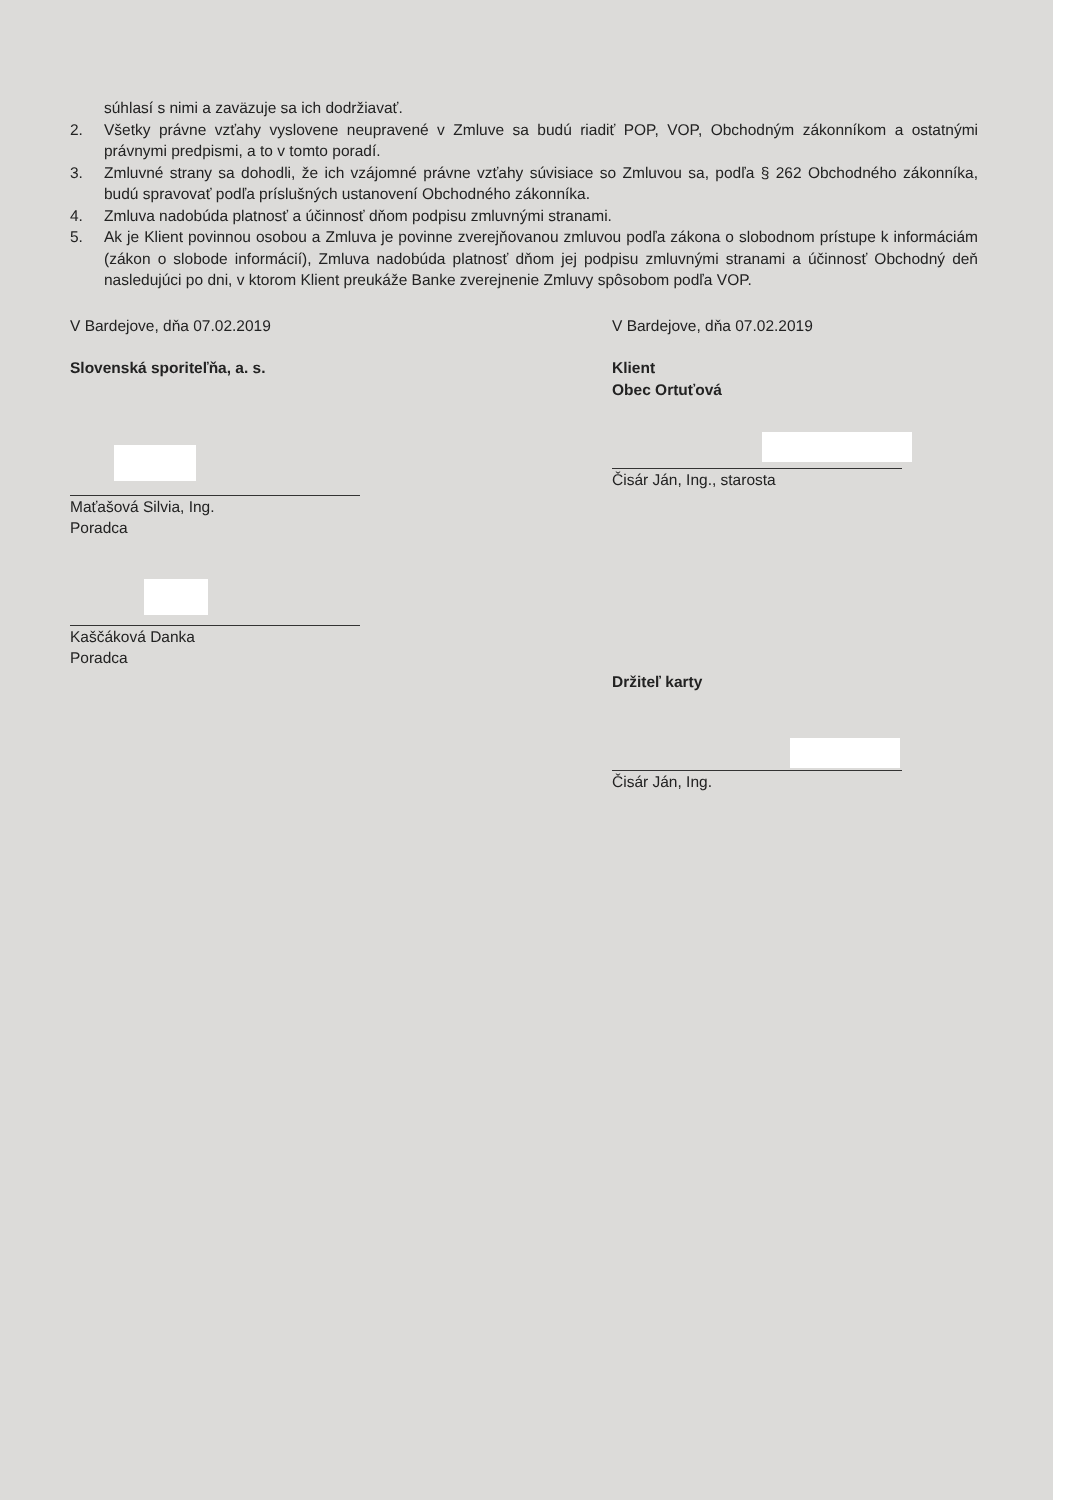súhlasí s nimi a zaväzuje sa ich dodržiavať.
2. Všetky právne vzťahy vyslovene neupravené v Zmluve sa budú riadiť POP, VOP, Obchodným zákonníkom a ostatnými právnymi predpismi, a to v tomto poradí.
3. Zmluvné strany sa dohodli, že ich vzájomné právne vzťahy súvisiace so Zmluvou sa, podľa § 262 Obchodného zákonníka, budú spravovať podľa príslušných ustanovení Obchodného zákonníka.
4. Zmluva nadobúda platnosť a účinnosť dňom podpisu zmluvnými stranami.
5. Ak je Klient povinnou osobou a Zmluva je povinne zverejňovanou zmluvou podľa zákona o slobodnom prístupe k informáciám (zákon o slobode informácií), Zmluva nadobúda platnosť dňom jej podpisu zmluvnými stranami a účinnosť Obchodný deň nasledujúci po dni, v ktorom Klient preukáže Banke zverejnenie Zmluvy spôsobom podľa VOP.
V Bardejove, dňa 07.02.2019
Slovenská sporiteľňa, a. s.
Maťašová Silvia, Ing.
Poradca
Kaščáková Danka
Poradca
V Bardejove, dňa 07.02.2019
Klient
Obec Ortuťová
Čisár Ján, Ing., starosta
Držiteľ karty
Čisár Ján, Ing.